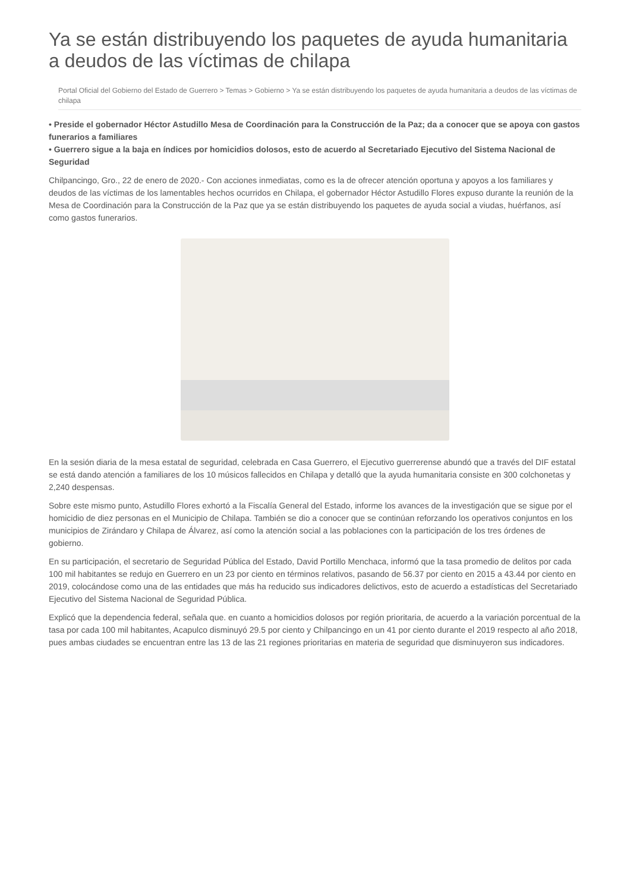Ya se están distribuyendo los paquetes de ayuda humanitaria a deudos de las víctimas de chilapa
Portal Oficial del Gobierno del Estado de Guerrero > Temas > Gobierno > Ya se están distribuyendo los paquetes de ayuda humanitaria a deudos de las víctimas de chilapa
• Preside el gobernador Héctor Astudillo Mesa de Coordinación para la Construcción de la Paz; da a conocer que se apoya con gastos funerarios a familiares
• Guerrero sigue a la baja en índices por homicidios dolosos, esto de acuerdo al Secretariado Ejecutivo del Sistema Nacional de Seguridad
Chilpancingo, Gro., 22 de enero de 2020.- Con acciones inmediatas, como es la de ofrecer atención oportuna y apoyos a los familiares y deudos de las víctimas de los lamentables hechos ocurridos en Chilapa, el gobernador Héctor Astudillo Flores expuso durante la reunión de la Mesa de Coordinación para la Construcción de la Paz que ya se están distribuyendo los paquetes de ayuda social a viudas, huérfanos, así como gastos funerarios.
En la sesión diaria de la mesa estatal de seguridad, celebrada en Casa Guerrero, el Ejecutivo guerrerense abundó que a través del DIF estatal se está dando atención a familiares de los 10 músicos fallecidos en Chilapa y detalló que la ayuda humanitaria consiste en 300 colchonetas y 2,240 despensas.
Sobre este mismo punto, Astudillo Flores exhortó a la Fiscalía General del Estado, informe los avances de la investigación que se sigue por el homicidio de diez personas en el Municipio de Chilapa. También se dio a conocer que se continúan reforzando los operativos conjuntos en los municipios de Zirándaro y Chilapa de Álvarez, así como la atención social a las poblaciones con la participación de los tres órdenes de gobierno.
En su participación, el secretario de Seguridad Pública del Estado, David Portillo Menchaca, informó que la tasa promedio de delitos por cada 100 mil habitantes se redujo en Guerrero en un 23 por ciento en términos relativos, pasando de 56.37 por ciento en 2015 a 43.44 por ciento en 2019, colocándose como una de las entidades que más ha reducido sus indicadores delictivos, esto de acuerdo a estadísticas del Secretariado Ejecutivo del Sistema Nacional de Seguridad Pública.
Explicó que la dependencia federal, señala que. en cuanto a homicidios dolosos por región prioritaria, de acuerdo a la variación porcentual de la tasa por cada 100 mil habitantes, Acapulco disminuyó 29.5 por ciento y Chilpancingo en un 41 por ciento durante el 2019 respecto al año 2018, pues ambas ciudades se encuentran entre las 13 de las 21 regiones prioritarias en materia de seguridad que disminuyeron sus indicadores.